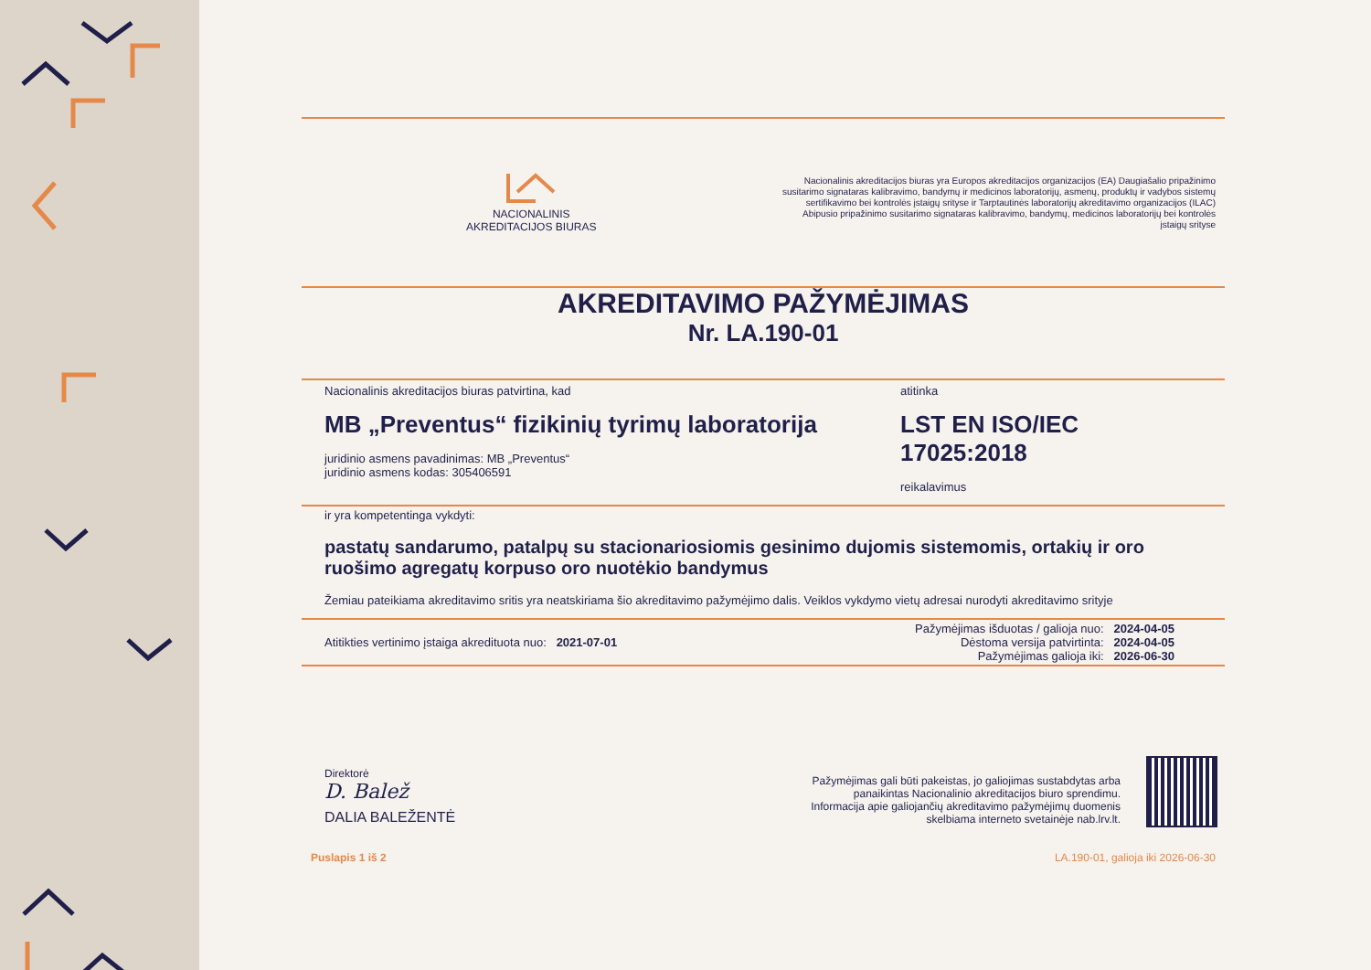NACIONALINIS
AKREDITACIJOS BIURAS
Nacionalinis akreditacijos biuras yra Europos akreditacijos organizacijos (EA) Daugiašalio pripažinimo susitarimo signataras kalibravimo, bandymų ir medicinos laboratorijų, asmenų, produktų ir vadybos sistemų sertifikavimo bei kontrolės įstaigų srityse ir Tarptautinės laboratorijų akreditavimo organizacijos (ILAC) Abipusio pripažinimo susitarimo signataras kalibravimo, bandymų, medicinos laboratorijų bei kontrolės įstaigų srityse
AKREDITAVIMO PAŽYMĖJIMAS
Nr. LA.190-01
Nacionalinis akreditacijos biuras patvirtina, kad
MB „Preventus“ fizikinių tyrimų laboratorija
juridinio asmens pavadinimas: MB „Preventus“
juridinio asmens kodas: 305406591
atitinka
LST EN ISO/IEC 17025:2018
reikalavimus
ir yra kompetentinga vykdyti:
pastatų sandarumo, patalpų su stacionariosiomis gesinimo dujomis sistemomis, ortakių ir oro ruošimo agregatų korpuso oro nuotėkio bandymus
Žemiau pateikiama akreditavimo sritis yra neatskiriama šio akreditavimo pažymėjimo dalis. Veiklos vykdymo vietų adresai nurodyti akreditavimo srityje
Atitikties vertinimo įstaiga akredituota nuo: 2021-07-01
Pažymėjimas išduotas / galioja nuo: 2024-04-05
Dėstoma versija patvirtinta: 2024-04-05
Pažymėjimas galioja iki: 2026-06-30
Direktorė
D. Balež
DALIA BALEŽENTĖ
Pažymėjimas gali būti pakeistas, jo galiojimas sustabdytas arba
panaikintas Nacionalinio akreditacijos biuro sprendimu.
Informacija apie galiojančių akreditavimo pažymėjimų duomenis
skelbiama interneto svetainėje nab.lrv.lt.
Puslapis 1 iš 2 LA.190-01, galioja iki 2026-06-30